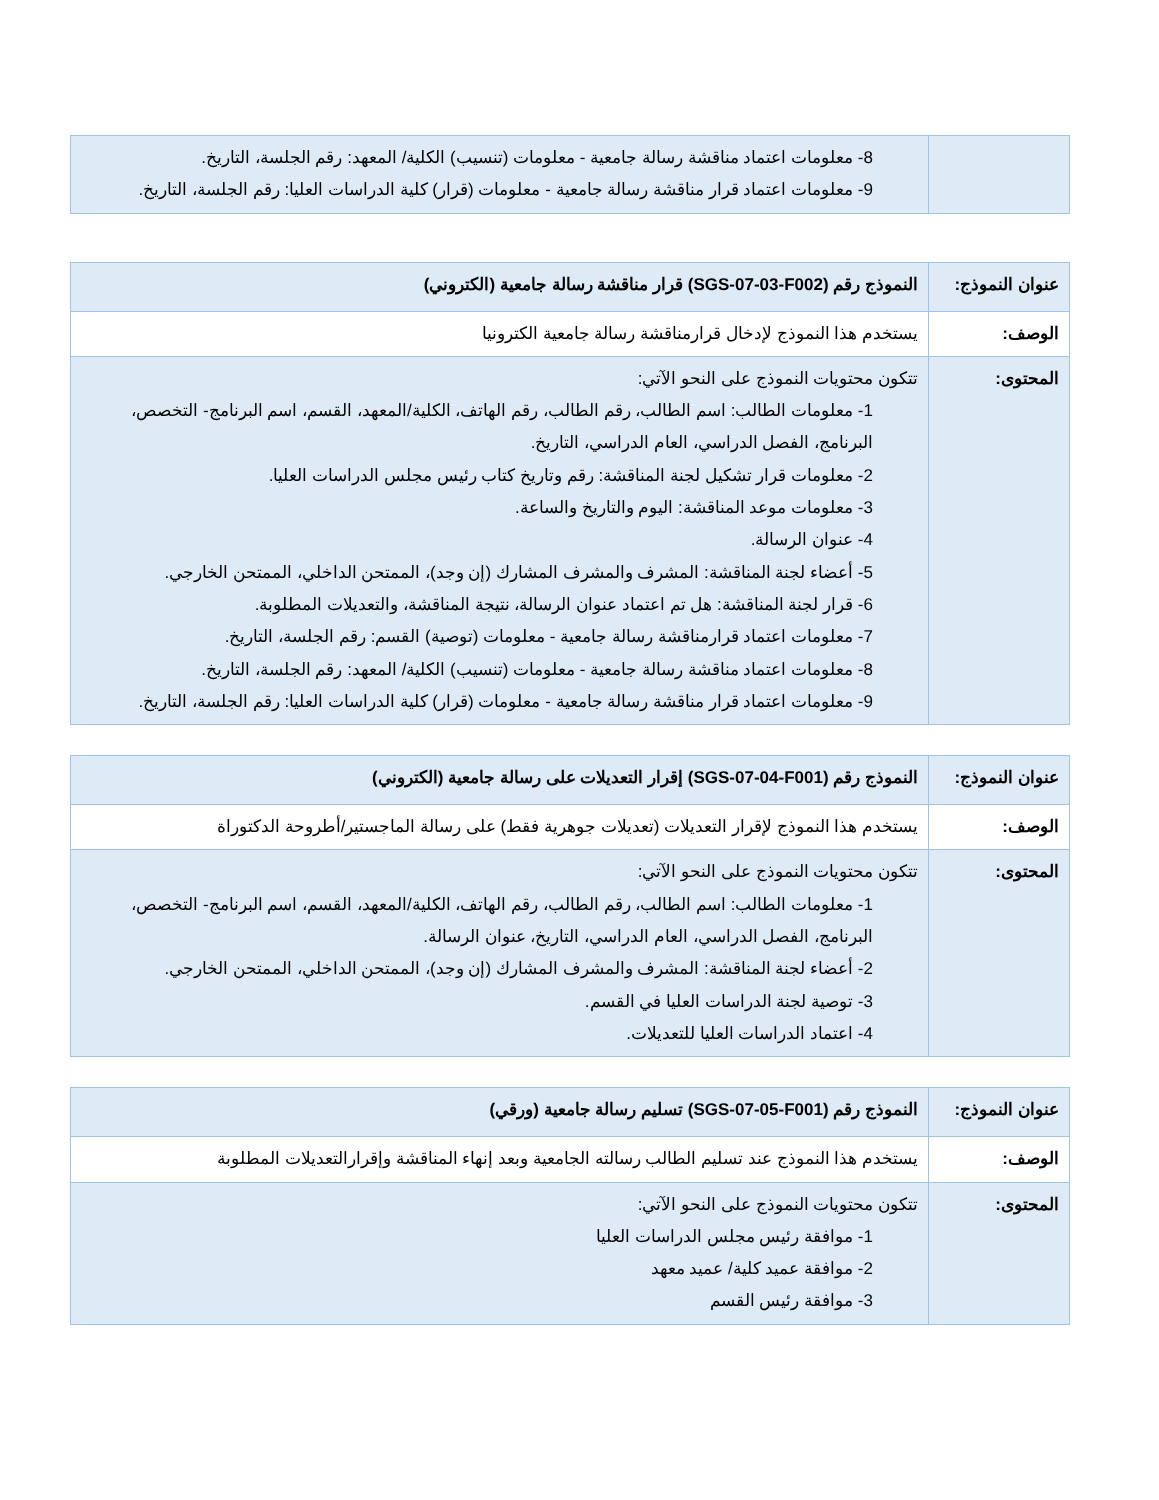| | 8- معلومات اعتماد مناقشة رسالة جامعية - معلومات (تنسيب) الكلية/ المعهد: رقم الجلسة، التاريخ. 9- معلومات اعتماد قرار مناقشة رسالة جامعية - معلومات (قرار) كلية الدراسات العليا: رقم الجلسة، التاريخ. |
| عنوان النموذج: | النموذج رقم (SGS-07-03-F002) قرار مناقشة رسالة جامعية (الكتروني) |
| الوصف: | يستخدم هذا النموذج لإدخال قرارمناقشة رسالة جامعية الكترونيا |
| المحتوى: | تتكون محتويات النموذج على النحو الآتي: 1- معلومات الطالب: اسم الطالب، رقم الطالب، رقم الهاتف، الكلية/المعهد، القسم، اسم البرنامج- التخصص، البرنامج، الفصل الدراسي، العام الدراسي، التاريخ. 2- معلومات قرار تشكيل لجنة المناقشة: رقم وتاريخ كتاب رئيس مجلس الدراسات العليا. 3- معلومات موعد المناقشة: اليوم والتاريخ والساعة. 4- عنوان الرسالة. 5- أعضاء لجنة المناقشة: المشرف والمشرف المشارك (إن وجد)، الممتحن الداخلي، الممتحن الخارجي. 6- قرار لجنة المناقشة: هل تم اعتماد عنوان الرسالة، نتيجة المناقشة، والتعديلات المطلوبة. 7- معلومات اعتماد قرارمناقشة رسالة جامعية - معلومات (توصية) القسم: رقم الجلسة، التاريخ. 8- معلومات اعتماد مناقشة رسالة جامعية - معلومات (تنسيب) الكلية/ المعهد: رقم الجلسة، التاريخ. 9- معلومات اعتماد قرار مناقشة رسالة جامعية - معلومات (قرار) كلية الدراسات العليا: رقم الجلسة، التاريخ. |
| عنوان النموذج: | النموذج رقم (SGS-07-04-F001) إقرار التعديلات على رسالة جامعية (الكتروني) |
| الوصف: | يستخدم هذا النموذج لإقرار التعديلات (تعديلات جوهرية فقط) على رسالة الماجستير/أطروحة الدكتوراة |
| المحتوى: | تتكون محتويات النموذج على النحو الآتي: 1- معلومات الطالب: اسم الطالب، رقم الطالب، رقم الهاتف، الكلية/المعهد، القسم، اسم البرنامج- التخصص، البرنامج، الفصل الدراسي، العام الدراسي، التاريخ، عنوان الرسالة. 2- أعضاء لجنة المناقشة: المشرف والمشرف المشارك (إن وجد)، الممتحن الداخلي، الممتحن الخارجي. 3- توصية لجنة الدراسات العليا في القسم. 4- اعتماد الدراسات العليا للتعديلات. |
| عنوان النموذج: | النموذج رقم (SGS-07-05-F001) تسليم رسالة جامعية (ورقي) |
| الوصف: | يستخدم هذا النموذج عند تسليم الطالب رسالته الجامعية وبعد إنهاء المناقشة وإقرارالتعديلات المطلوبة |
| المحتوى: | تتكون محتويات النموذج على النحو الآتي: 1- موافقة رئيس مجلس الدراسات العليا 2- موافقة عميد كلية/ عميد معهد 3- موافقة رئيس القسم |